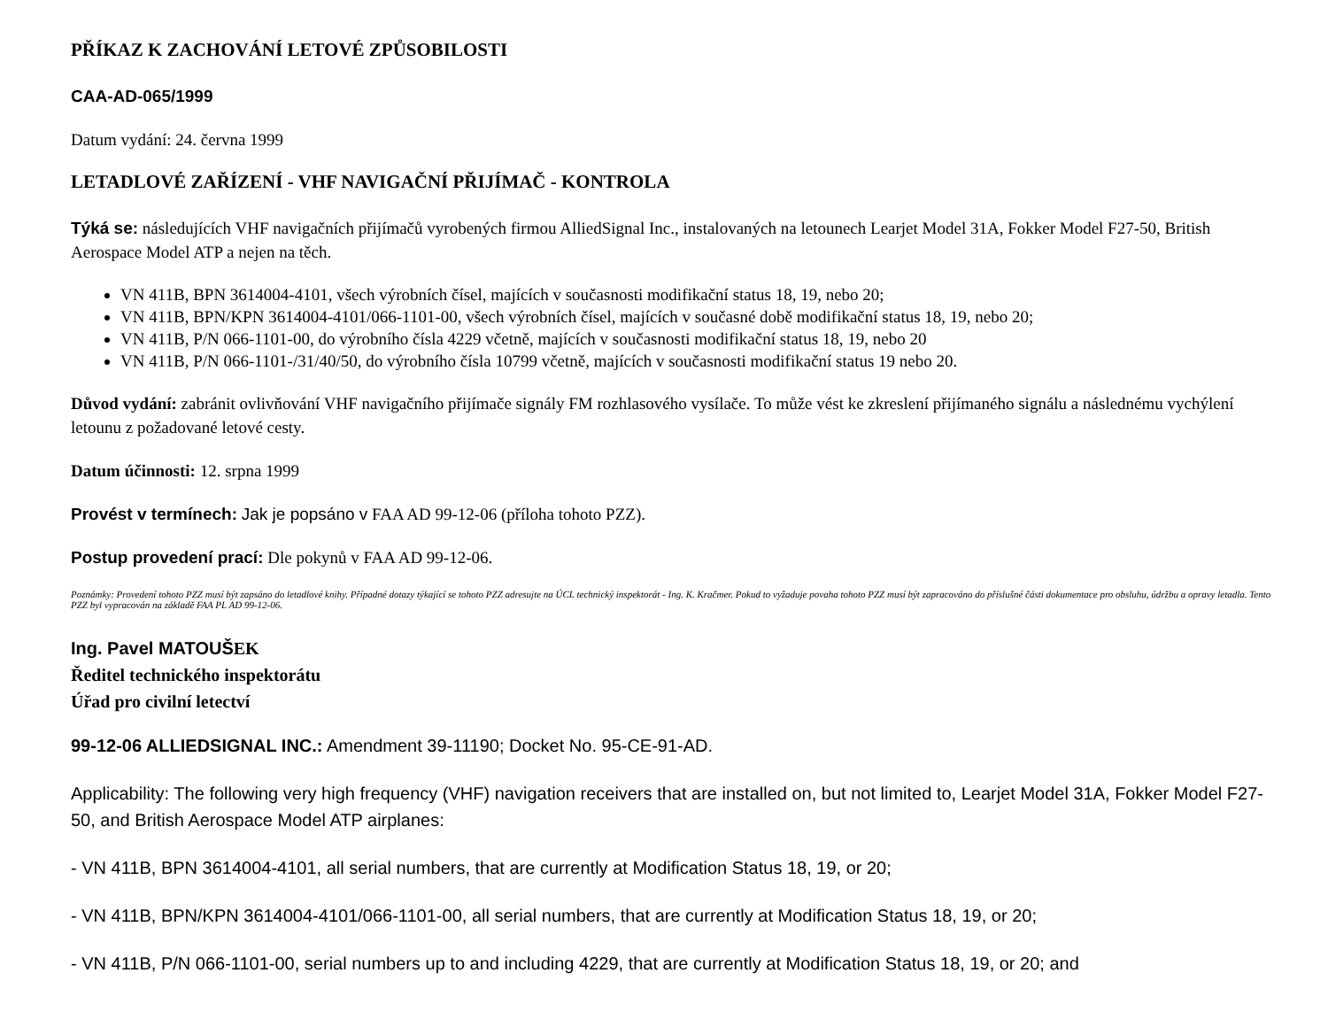PŘÍKAZ K ZACHOVÁNÍ LETOVÉ ZPŮSOBILOSTI
CAA-AD-065/1999
Datum vydání: 24. června 1999
LETADLOVÉ ZAŘÍZENÍ - VHF NAVIGAČNÍ PŘIJÍMAČ - KONTROLA
Týká se: následujících VHF navigačních přijímačů vyrobených firmou AlliedSignal Inc., instalovaných na letounech Learjet Model 31A, Fokker Model F27-50, British Aerospace Model ATP a nejen na těch.
VN 411B, BPN 3614004-4101, všech výrobních čísel, majících v současnosti modifikační status 18, 19, nebo 20;
VN 411B, BPN/KPN 3614004-4101/066-1101-00, všech výrobních čísel, majících v současné době modifikační status 18, 19, nebo 20;
VN 411B, P/N 066-1101-00, do výrobního čísla 4229 včetně, majících v současnosti modifikační status 18, 19, nebo 20
VN 411B, P/N 066-1101-/31/40/50, do výrobního čísla 10799 včetně, majících v současnosti modifikační status 19 nebo 20.
Důvod vydání: zabránit ovlivňování VHF navigačního přijímače signály FM rozhlasového vysílače. To může vést ke zkreslení přijímaného signálu a následnému vychýlení letounu z požadované letové cesty.
Datum účinnosti: 12. srpna 1999
Provést v termínech: Jak je popsáno v FAA AD 99-12-06 (příloha tohoto PZZ).
Postup provedení prací: Dle pokynů v FAA AD 99-12-06.
Poznámky: Provedení tohoto PZZ musí být zapsáno do letadlové knihy. Případné dotazy týkající se tohoto PZZ adresujte na ÚCL technický inspektorát - Ing. K. Kračmer. Pokud to vyžaduje povaha tohoto PZZ musí být zapracováno do příslušné části dokumentace pro obsluhu, údržbu a opravy letadla. Tento PZZ byl vypracován na základě FAA PL AD 99-12-06.
Ing. Pavel MATOUŠEK
Ředitel technického inspektorátu
Úřad pro civilní letectví
99-12-06 ALLIEDSIGNAL INC.: Amendment 39-11190; Docket No. 95-CE-91-AD.
Applicability: The following very high frequency (VHF) navigation receivers that are installed on, but not limited to, Learjet Model 31A, Fokker Model F27-50, and British Aerospace Model ATP airplanes:
- VN 411B, BPN 3614004-4101, all serial numbers, that are currently at Modification Status 18, 19, or 20;
- VN 411B, BPN/KPN 3614004-4101/066-1101-00, all serial numbers, that are currently at Modification Status 18, 19, or 20;
- VN 411B, P/N 066-1101-00, serial numbers up to and including 4229, that are currently at Modification Status 18, 19, or 20; and